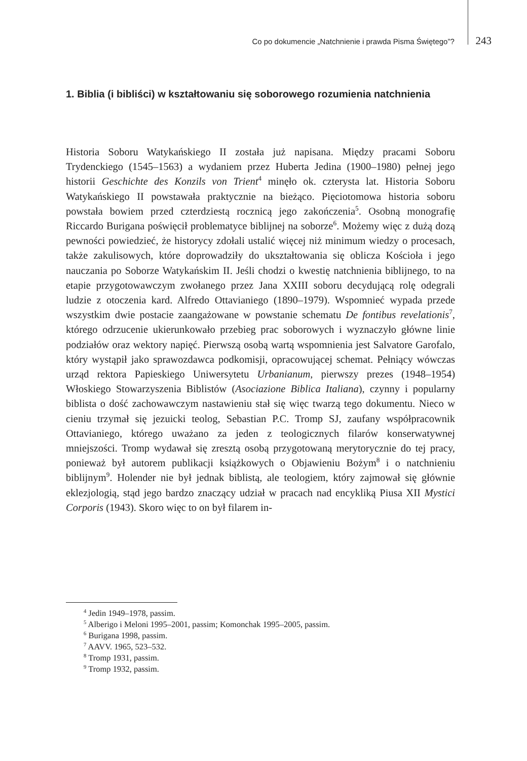Co po dokumencie „Natchnienie i prawda Pisma Świętego”? 243
1. Biblia (i bibliści) w kształtowaniu się soborowego rozumienia natchnienia
Historia Soboru Watykańskiego II została już napisana. Między pracami Soboru Trydenckiego (1545–1563) a wydaniem przez Huberta Jedina (1900–1980) pełnej jego historii Geschichte des Konzils von Trient<sup>4</sup> minęło ok. czterysta lat. Historia Soboru Watykańskiego II powstawała praktycznie na bieżąco. Pięciotomowa historia soboru powstała bowiem przed czterdziestą rocznicą jego zakończenia<sup>5</sup>. Osobną monografię Riccardo Burigana poświęcił problematyce biblijnej na soborze<sup>6</sup>. Możemy więc z dużą dozą pewności powiedzieć, że historycy zdołali ustalić więcej niż minimum wiedzy o procesach, także zakulisowych, które doprowadziły do ukształtowania się oblicza Kościoła i jego nauczania po Soborze Watykańskim II. Jeśli chodzi o kwestię natchnienia biblijnego, to na etapie przygotowawczym zwołanego przez Jana XXIII soboru decydującą rolę odegrali ludzie z otoczenia kard. Alfredo Ottavianiego (1890–1979). Wspomnieć wypada przede wszystkim dwie postacie zaangażowane w powstanie schematu De fontibus revelationis<sup>7</sup>, którego odrzucenie ukierunkowało przebieg prac soborowych i wyznaczyło główne linie podziałów oraz wektory napięć. Pierwszą osobą wartą wspomnienia jest Salvatore Garofalo, który wystąpił jako sprawozdawca podkomisji, opracowującej schemat. Pełniący wówczas urząd rektora Papieskiego Uniwersytetu Urbanianum, pierwszy prezes (1948–1954) Włoskiego Stowarzyszenia Biblistów (Asociazione Biblica Italiana), czynny i popularny biblista o dość zachowawczym nastawieniu stał się więc twarzą tego dokumentu. Nieco w cieniu trzymał się jezuicki teolog, Sebastian P.C. Tromp SJ, zaufany współpracownik Ottavianiego, którego uważano za jeden z teologicznych filarów konserwatywnej mniejszości. Tromp wydawał się zresztą osobą przygotowaną merytorycznie do tej pracy, ponieważ był autorem publikacji książkowych o Objawieniu Bożym<sup>8</sup> i o natchnieniu biblijnym<sup>9</sup>. Holender nie był jednak biblistą, ale teologiem, który zajmował się głównie eklezjologią, stąd jego bardzo znaczący udział w pracach nad encykliką Piusa XII Mystici Corporis (1943). Skoro więc to on był filarem in-
<sup>4</sup> Jedin 1949–1978, passim.
<sup>5</sup> Alberigo i Meloni 1995–2001, passim; Komonchak 1995–2005, passim.
<sup>6</sup> Burigana 1998, passim.
<sup>7</sup> AAVV. 1965, 523–532.
<sup>8</sup> Tromp 1931, passim.
<sup>9</sup> Tromp 1932, passim.